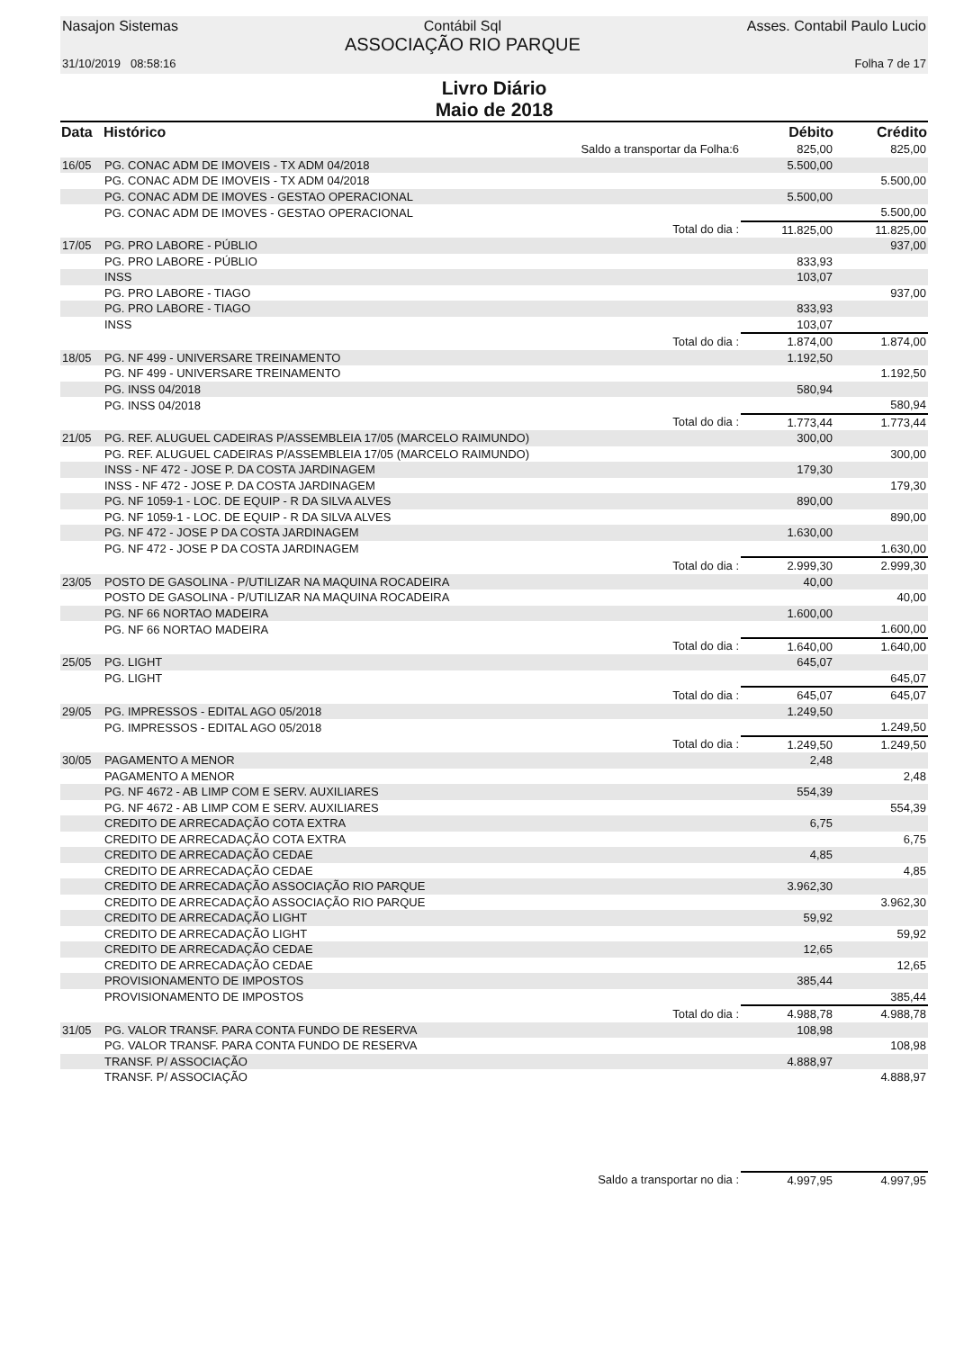Nasajon Sistemas Contábil Sql
ASSOCIAÇÃO RIO PARQUE Asses. Contabil Paulo Lucio
31/10/2019 08:58:16 Folha 7 de 17
Livro Diário
Maio de 2018
| Data | Histórico | Débito | Crédito |
| --- | --- | --- | --- |
| | Saldo a transportar da Folha:6 | 825,00 | 825,00 |
| 16/05 | PG. CONAC ADM DE IMOVEIS - TX ADM 04/2018 | 5.500,00 | |
| | PG. CONAC ADM DE IMOVEIS - TX ADM 04/2018 | | 5.500,00 |
| | PG. CONAC ADM DE IMOVES - GESTAO OPERACIONAL | 5.500,00 | |
| | PG. CONAC ADM DE IMOVES - GESTAO OPERACIONAL | | 5.500,00 |
| | Total do dia : | 11.825,00 | 11.825,00 |
| 17/05 | PG. PRO LABORE - PÚBLIO | | 937,00 |
| | PG. PRO LABORE - PÚBLIO | 833,93 | |
| | INSS | 103,07 | |
| | PG. PRO LABORE - TIAGO | | 937,00 |
| | PG. PRO LABORE - TIAGO | 833,93 | |
| | INSS | 103,07 | |
| | Total do dia : | 1.874,00 | 1.874,00 |
| 18/05 | PG. NF 499 - UNIVERSARE TREINAMENTO | 1.192,50 | |
| | PG. NF 499 - UNIVERSARE TREINAMENTO | | 1.192,50 |
| | PG. INSS 04/2018 | 580,94 | |
| | PG. INSS 04/2018 | | 580,94 |
| | Total do dia : | 1.773,44 | 1.773,44 |
| 21/05 | PG. REF. ALUGUEL CADEIRAS P/ASSEMBLEIA 17/05 (MARCELO RAIMUNDO) | 300,00 | |
| | PG. REF. ALUGUEL CADEIRAS P/ASSEMBLEIA 17/05 (MARCELO RAIMUNDO) | | 300,00 |
| | INSS - NF 472 - JOSE P. DA COSTA JARDINAGEM | 179,30 | |
| | INSS - NF 472 - JOSE P. DA COSTA JARDINAGEM | | 179,30 |
| | PG. NF 1059-1 - LOC. DE EQUIP - R DA SILVA ALVES | 890,00 | |
| | PG. NF 1059-1 - LOC. DE EQUIP - R DA SILVA ALVES | | 890,00 |
| | PG. NF 472 - JOSE P DA COSTA JARDINAGEM | 1.630,00 | |
| | PG. NF 472 - JOSE P DA COSTA JARDINAGEM | | 1.630,00 |
| | Total do dia : | 2.999,30 | 2.999,30 |
| 23/05 | POSTO DE GASOLINA - P/UTILIZAR NA MAQUINA ROCADEIRA | 40,00 | |
| | POSTO DE GASOLINA - P/UTILIZAR NA MAQUINA ROCADEIRA | | 40,00 |
| | PG. NF 66 NORTAO MADEIRA | 1.600,00 | |
| | PG. NF 66 NORTAO MADEIRA | | 1.600,00 |
| | Total do dia : | 1.640,00 | 1.640,00 |
| 25/05 | PG. LIGHT | 645,07 | |
| | PG. LIGHT | | 645,07 |
| | Total do dia : | 645,07 | 645,07 |
| 29/05 | PG. IMPRESSOS - EDITAL AGO 05/2018 | 1.249,50 | |
| | PG. IMPRESSOS - EDITAL AGO 05/2018 | | 1.249,50 |
| | Total do dia : | 1.249,50 | 1.249,50 |
| 30/05 | PAGAMENTO A MENOR | 2,48 | |
| | PAGAMENTO A MENOR | | 2,48 |
| | PG. NF 4672 - AB LIMP COM E SERV. AUXILIARES | 554,39 | |
| | PG. NF 4672 - AB LIMP COM E SERV. AUXILIARES | | 554,39 |
| | CREDITO DE ARRECADAÇÃO COTA EXTRA | 6,75 | |
| | CREDITO DE ARRECADAÇÃO COTA EXTRA | | 6,75 |
| | CREDITO DE ARRECADAÇÃO CEDAE | 4,85 | |
| | CREDITO DE ARRECADAÇÃO CEDAE | | 4,85 |
| | CREDITO DE ARRECADAÇÃO ASSOCIAÇÃO RIO PARQUE | 3.962,30 | |
| | CREDITO DE ARRECADAÇÃO ASSOCIAÇÃO RIO PARQUE | | 3.962,30 |
| | CREDITO DE ARRECADAÇÃO LIGHT | 59,92 | |
| | CREDITO DE ARRECADAÇÃO LIGHT | | 59,92 |
| | CREDITO DE ARRECADAÇÃO CEDAE | 12,65 | |
| | CREDITO DE ARRECADAÇÃO CEDAE | | 12,65 |
| | PROVISIONAMENTO DE IMPOSTOS | 385,44 | |
| | PROVISIONAMENTO DE IMPOSTOS | | 385,44 |
| | Total do dia : | 4.988,78 | 4.988,78 |
| 31/05 | PG. VALOR TRANSF. PARA CONTA FUNDO DE RESERVA | 108,98 | |
| | PG. VALOR TRANSF. PARA CONTA FUNDO DE RESERVA | | 108,98 |
| | TRANSF. P/ ASSOCIAÇÃO | 4.888,97 | |
| | TRANSF. P/ ASSOCIAÇÃO | | 4.888,97 |
| | Saldo a transportar no dia : | 4.997,95 | 4.997,95 |